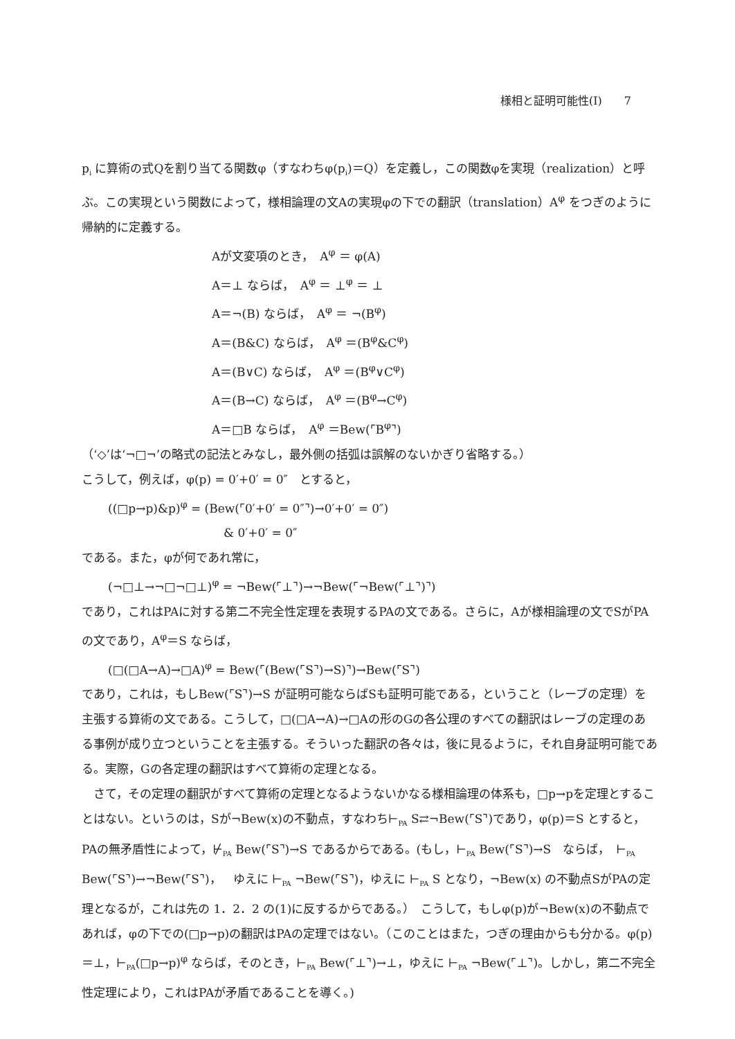様相と証明可能性(Ⅰ)　　7
p<sub>i</sub> に算術の式Qを割り当てる関数φ（すなわちφ(p<sub>i</sub>)＝Q）を定義し，この関数φを実現（realization）と呼ぶ。この実現という関数によって，様相論理の文Aの実現φの下での翻訳（translation）A<sup>φ</sup> をつぎのように帰納的に定義する。
Aが文変項のとき，　A<sup>φ</sup> ＝ φ(A)
A＝⊥ ならば，　A<sup>φ</sup> ＝ ⊥<sup>φ</sup> ＝ ⊥
A＝¬(B) ならば，　A<sup>φ</sup> ＝ ¬(B<sup>φ</sup>)
A＝(B&C) ならば，　A<sup>φ</sup> ＝(B<sup>φ</sup>&C<sup>φ</sup>)
A＝(B∨C) ならば，　A<sup>φ</sup> ＝(B<sup>φ</sup>∨C<sup>φ</sup>)
A＝(B→C) ならば，　A<sup>φ</sup> ＝(B<sup>φ</sup>→C<sup>φ</sup>)
A＝□B ならば，　A<sup>φ</sup> ＝Bew(⌜B<sup>φ</sup>⌝)
（‘◇’は‘¬□¬’の略式の記法とみなし，最外側の括弧は誤解のないかぎり省略する。）
こうして，例えば，φ(p) = 0′+0′ = 0″　とすると，
((□p→p)&p)<sup>φ</sup> = (Bew(⌜0′+0′ = 0″⌝)→0′+0′ = 0″)
& 0′+0′ = 0″
である。また，φが何であれ常に，
(¬□⊥→¬□¬□⊥)<sup>φ</sup> = ¬Bew(⌜⊥⌝)→¬Bew(⌜¬Bew(⌜⊥⌝)⌝)
であり，これはPAに対する第二不完全性定理を表現するPAの文である。さらに，Aが様相論理の文でSがPAの文であり，A<sup>φ</sup>＝S ならば，
(□(□A→A)→□A)<sup>φ</sup> = Bew(⌜(Bew(⌜S⌝)→S)⌝)→Bew(⌜S⌝)
であり，これは，もしBew(⌜S⌝)→S が証明可能ならばSも証明可能である，ということ（レーブの定理）を主張する算術の文である。こうして，□(□A→A)→□Aの形のGの各公理のすべての翻訳はレーブの定理のある事例が成り立つということを主張する。そういった翻訳の各々は，後に見るように，それ自身証明可能である。実際，Gの各定理の翻訳はすべて算術の定理となる。
　さて，その定理の翻訳がすべて算術の定理となるようないかなる様相論理の体系も，□p→pを定理とすることはない。というのは，Sが¬Bew(x)の不動点，すなわち⊢<sub>PA</sub> S⇄¬Bew(⌜S⌝)であり，φ(p)＝S とすると，PAの無矛盾性によって，⊬<sub>PA</sub> Bew(⌜S⌝)→S であるからである。(もし，⊢<sub>PA</sub> Bew(⌜S⌝)→S　ならば，　⊢<sub>PA</sub> Bew(⌜S⌝)→¬Bew(⌜S⌝)，　ゆえに ⊢<sub>PA</sub> ¬Bew(⌜S⌝)，ゆえに ⊢<sub>PA</sub> S となり，¬Bew(x) の不動点SがPAの定理となるが，これは先の 1．2．2 の(1)に反するからである。）　こうして，もしφ(p)が¬Bew(x)の不動点であれば，φの下での(□p→p)の翻訳はPAの定理ではない。（このことはまた，つぎの理由からも分かる。φ(p)＝⊥，⊢<sub>PA</sub>(□p→p)<sup>φ</sup> ならば，そのとき，⊢<sub>PA</sub> Bew(⌜⊥⌝)→⊥，ゆえに ⊢<sub>PA</sub> ¬Bew(⌜⊥⌝)。しかし，第二不完全性定理により，これはPAが矛盾であることを導く。)